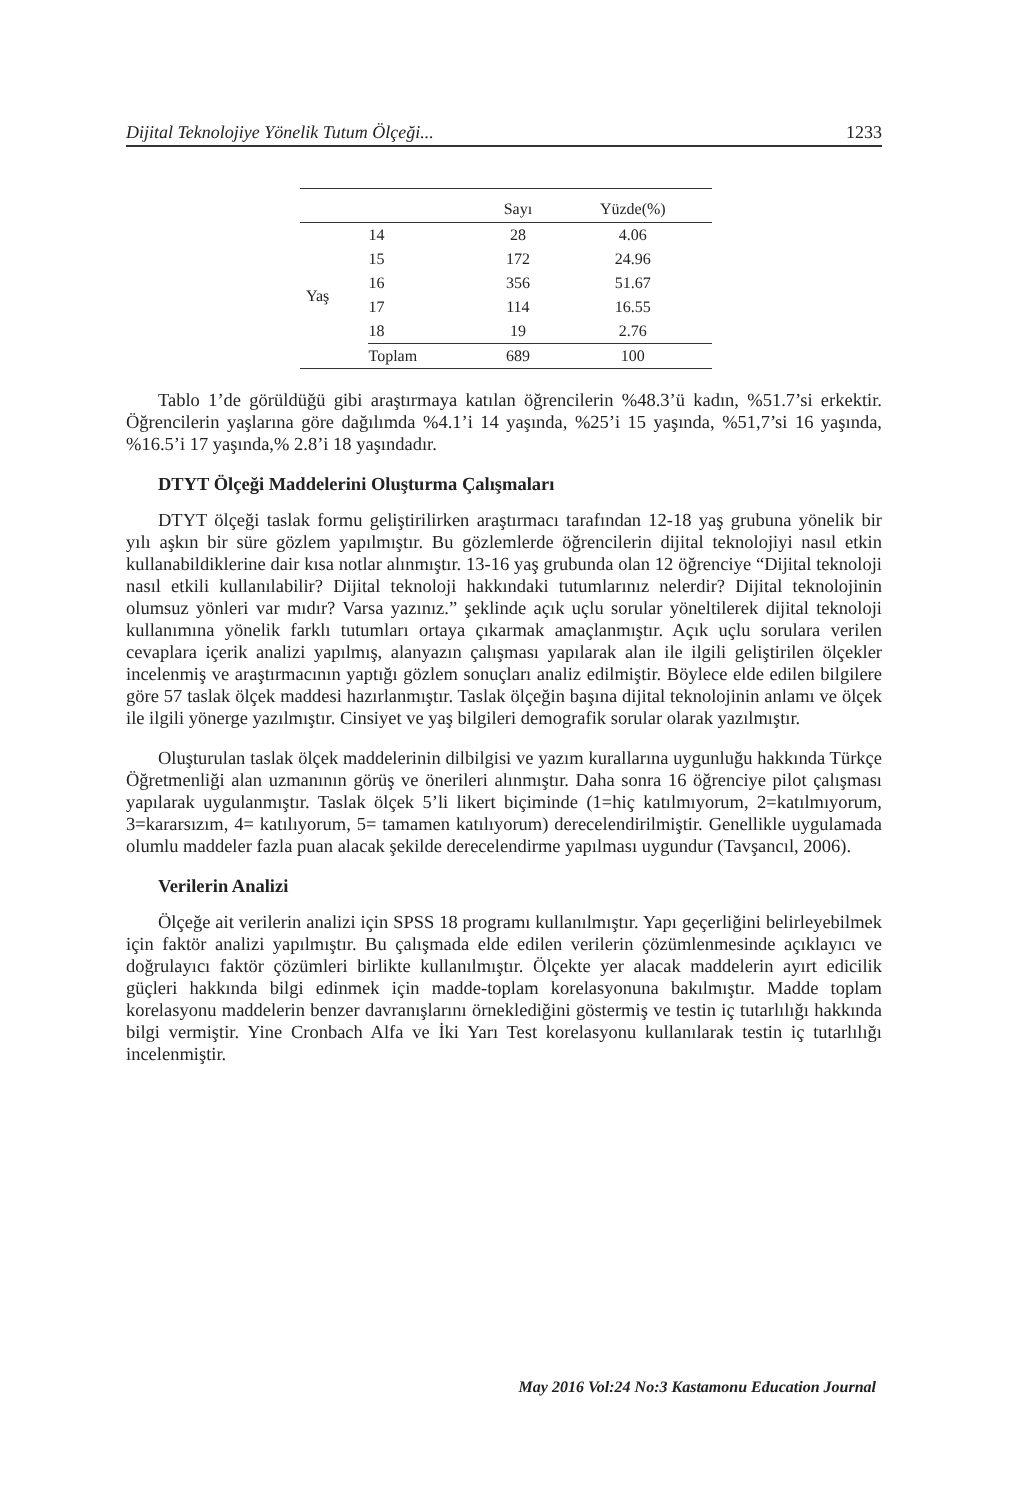Dijital Teknolojiye Yönelik Tutum Ölçeği... 1233
| | | Sayı | Yüzde(%) |
| --- | --- | --- | --- |
| Yaş | 14 | 28 | 4.06 |
| | 15 | 172 | 24.96 |
| | 16 | 356 | 51.67 |
| | 17 | 114 | 16.55 |
| | 18 | 19 | 2.76 |
| | Toplam | 689 | 100 |
Tablo 1’de görüldüğü gibi araştırmaya katılan öğrencilerin %48.3’ü kadın, %51.7’si erkektir. Öğrencilerin yaşlarına göre dağılımda %4.1’i 14 yaşında, %25’i 15 yaşında, %51,7’si 16 yaşında, %16.5’i 17 yaşında,% 2.8’i 18 yaşındadır.
DTYT Ölçeği Maddelerini Oluşturma Çalışmaları
DTYT ölçeği taslak formu geliştirilirken araştırmacı tarafından 12-18 yaş grubuna yönelik bir yılı aşkın bir süre gözlem yapılmıştır. Bu gözlemlerde öğrencilerin dijital teknolojiyi nasıl etkin kullanabildiklerine dair kısa notlar alınmıştır. 13-16 yaş grubunda olan 12 öğrenciye “Dijital teknoloji nasıl etkili kullanılabilir? Dijital teknoloji hakkındaki tutumlarınız nelerdir? Dijital teknolojinin olumsuz yönleri var mıdır? Varsa yazınız.” şeklinde açık uçlu sorular yöneltilerek dijital teknoloji kullanımına yönelik farklı tutumları ortaya çıkarmak amaçlanmıştır. Açık uçlu sorulara verilen cevaplara içerik analizi yapılmış, alanyazın çalışması yapılarak alan ile ilgili geliştirilen ölçekler incelenmiş ve araştırmacının yaptığı gözlem sonuçları analiz edilmiştir. Böylece elde edilen bilgilere göre 57 taslak ölçek maddesi hazırlanmıştır. Taslak ölçeğin başına dijital teknolojinin anlamı ve ölçek ile ilgili yönerge yazılmıştır. Cinsiyet ve yaş bilgileri demografik sorular olarak yazılmıştır.
Oluşturulan taslak ölçek maddelerinin dilbilgisi ve yazım kurallarına uygunluğu hakkında Türkçe Öğretmenliği alan uzmanının görüş ve önerileri alınmıştır. Daha sonra 16 öğrenciye pilot çalışması yapılarak uygulanmıştır. Taslak ölçek 5’li likert biçiminde (1=hiç katılmıyorum, 2=katılmıyorum, 3=kararsızım, 4= katılıyorum, 5= tamamen katılıyorum) derecelendirilmiştir. Genellikle uygulamada olumlu maddeler fazla puan alacak şekilde derecelendirme yapılması uygundur (Tavşancıl, 2006).
Verilerin Analizi
Ölçeğe ait verilerin analizi için SPSS 18 programı kullanılmıştır. Yapı geçerliğini belirleyebilmek için faktör analizi yapılmıştır. Bu çalışmada elde edilen verilerin çözümlenmesinde açıklayıcı ve doğrulayıcı faktör çözümleri birlikte kullanılmıştır. Ölçekte yer alacak maddelerin ayırt edicilik güçleri hakkında bilgi edinmek için madde-toplam korelasyonuna bakılmıştır. Madde toplam korelasyonu maddelerin benzer davranışlarını örneklediğini göstermiş ve testin iç tutarlılığı hakkında bilgi vermiştir. Yine Cronbach Alfa ve İki Yarı Test korelasyonu kullanılarak testin iç tutarlılığı incelenmiştir.
May 2016 Vol:24 No:3 Kastamonu Education Journal